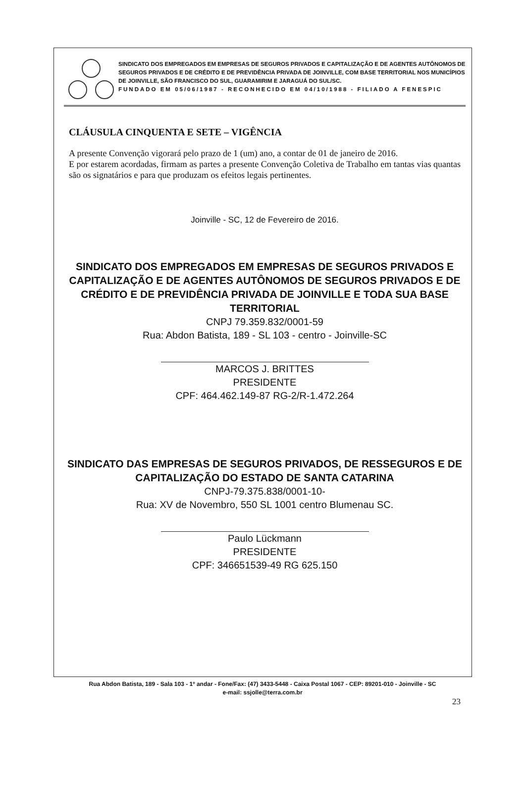SINDICATO DOS EMPREGADOS EM EMPRESAS DE SEGUROS PRIVADOS E CAPITALIZAÇÃO E DE AGENTES AUTÔNOMOS DE SEGUROS PRIVADOS E DE CRÉDITO E DE PREVIDÊNCIA PRIVADA DE JOINVILLE, COM BASE TERRITORIAL NOS MUNICÍPIOS DE JOINVILLE, SÃO FRANCISCO DO SUL, GUARAMIRIM E JARAGUÁ DO SUL/SC.
FUNDADO EM 05/06/1987 - RECONHECIDO EM 04/10/1988 - FILIADO A FENESPIC
CLÁUSULA CINQUENTA E SETE – VIGÊNCIA
A presente Convenção vigorará pelo prazo de 1 (um) ano, a contar de 01 de janeiro de 2016.
E por estarem acordadas, firmam as partes a presente Convenção Coletiva de Trabalho em tantas vias quantas são os signatários e para que produzam os efeitos legais pertinentes.
Joinville - SC, 12 de Fevereiro de 2016.
SINDICATO DOS EMPREGADOS EM EMPRESAS DE SEGUROS PRIVADOS E CAPITALIZAÇÃO E DE AGENTES AUTÔNOMOS DE SEGUROS PRIVADOS E DE CRÉDITO E DE PREVIDÊNCIA PRIVADA DE JOINVILLE E TODA SUA BASE TERRITORIAL
CNPJ 79.359.832/0001-59
Rua: Abdon Batista, 189 - SL 103 - centro - Joinville-SC
MARCOS J. BRITTES
PRESIDENTE
CPF: 464.462.149-87 RG-2/R-1.472.264
SINDICATO DAS EMPRESAS DE SEGUROS PRIVADOS, DE RESSEGUROS E DE CAPITALIZAÇÃO DO ESTADO DE SANTA CATARINA
CNPJ-79.375.838/0001-10-
Rua: XV de Novembro, 550 SL 1001 centro Blumenau SC.
Paulo Lückmann
PRESIDENTE
CPF: 346651539-49 RG 625.150
Rua Abdon Batista, 189 - Sala 103 - 1º andar - Fone/Fax: (47) 3433-5448 - Caixa Postal 1067 - CEP: 89201-010 - Joinville - SC
e-mail: ssjolle@terra.com.br
23